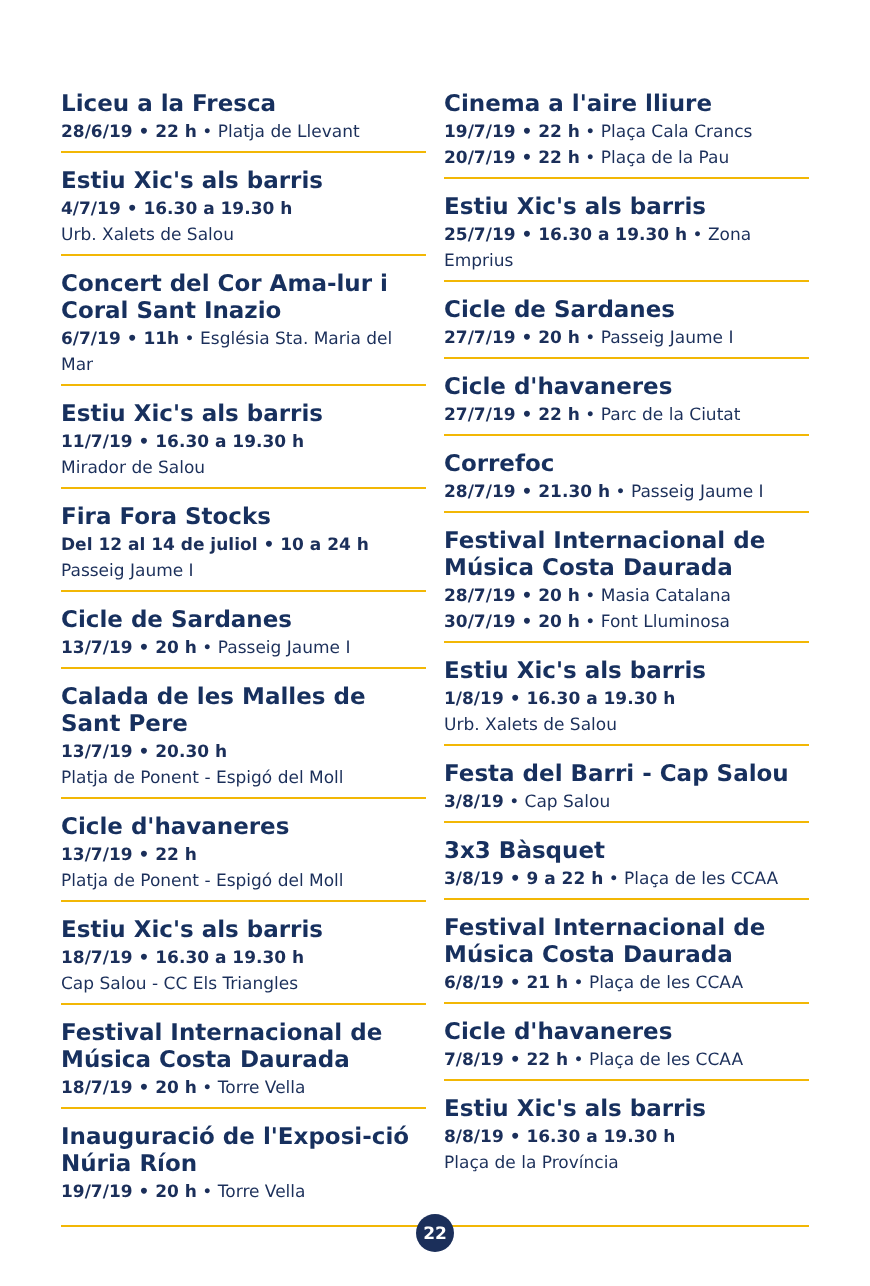Liceu a la Fresca
28/6/19 • 22 h • Platja de Llevant
Estiu Xic's als barris
4/7/19 • 16.30 a 19.30 h
Urb. Xalets de Salou
Concert del Cor Ama-lur i Coral Sant Inazio
6/7/19 • 11h • Església Sta. Maria del Mar
Estiu Xic's als barris
11/7/19 • 16.30 a 19.30 h
Mirador de Salou
Fira Fora Stocks
Del 12 al 14 de juliol • 10 a 24 h
Passeig Jaume I
Cicle de Sardanes
13/7/19 • 20 h • Passeig Jaume I
Calada de les Malles de Sant Pere
13/7/19 • 20.30 h
Platja de Ponent - Espigó del Moll
Cicle d'havaneres
13/7/19 • 22 h
Platja de Ponent - Espigó del Moll
Estiu Xic's als barris
18/7/19 • 16.30 a 19.30 h
Cap Salou - CC Els Triangles
Festival Internacional de Música Costa Daurada
18/7/19 • 20 h • Torre Vella
Inauguració de l'Exposi-ció Núria Ríon
19/7/19 • 20 h • Torre Vella
Cinema a l'aire lliure
19/7/19 • 22 h • Plaça Cala Crancs
20/7/19 • 22 h • Plaça de la Pau
Estiu Xic's als barris
25/7/19 • 16.30 a 19.30 h • Zona Emprius
Cicle de Sardanes
27/7/19 • 20 h • Passeig Jaume I
Cicle d'havaneres
27/7/19 • 22 h • Parc de la Ciutat
Correfoc
28/7/19 • 21.30 h • Passeig Jaume I
Festival Internacional de Música Costa Daurada
28/7/19 • 20 h • Masia Catalana
30/7/19 • 20 h • Font Lluminosa
Estiu Xic's als barris
1/8/19 • 16.30 a 19.30 h
Urb. Xalets de Salou
Festa del Barri - Cap Salou
3/8/19 • Cap Salou
3x3 Bàsquet
3/8/19 • 9 a 22 h • Plaça de les CCAA
Festival Internacional de Música Costa Daurada
6/8/19 • 21 h • Plaça de les CCAA
Cicle d'havaneres
7/8/19 • 22 h • Plaça de les CCAA
Estiu Xic's als barris
8/8/19 • 16.30 a 19.30 h
Plaça de la Província
22